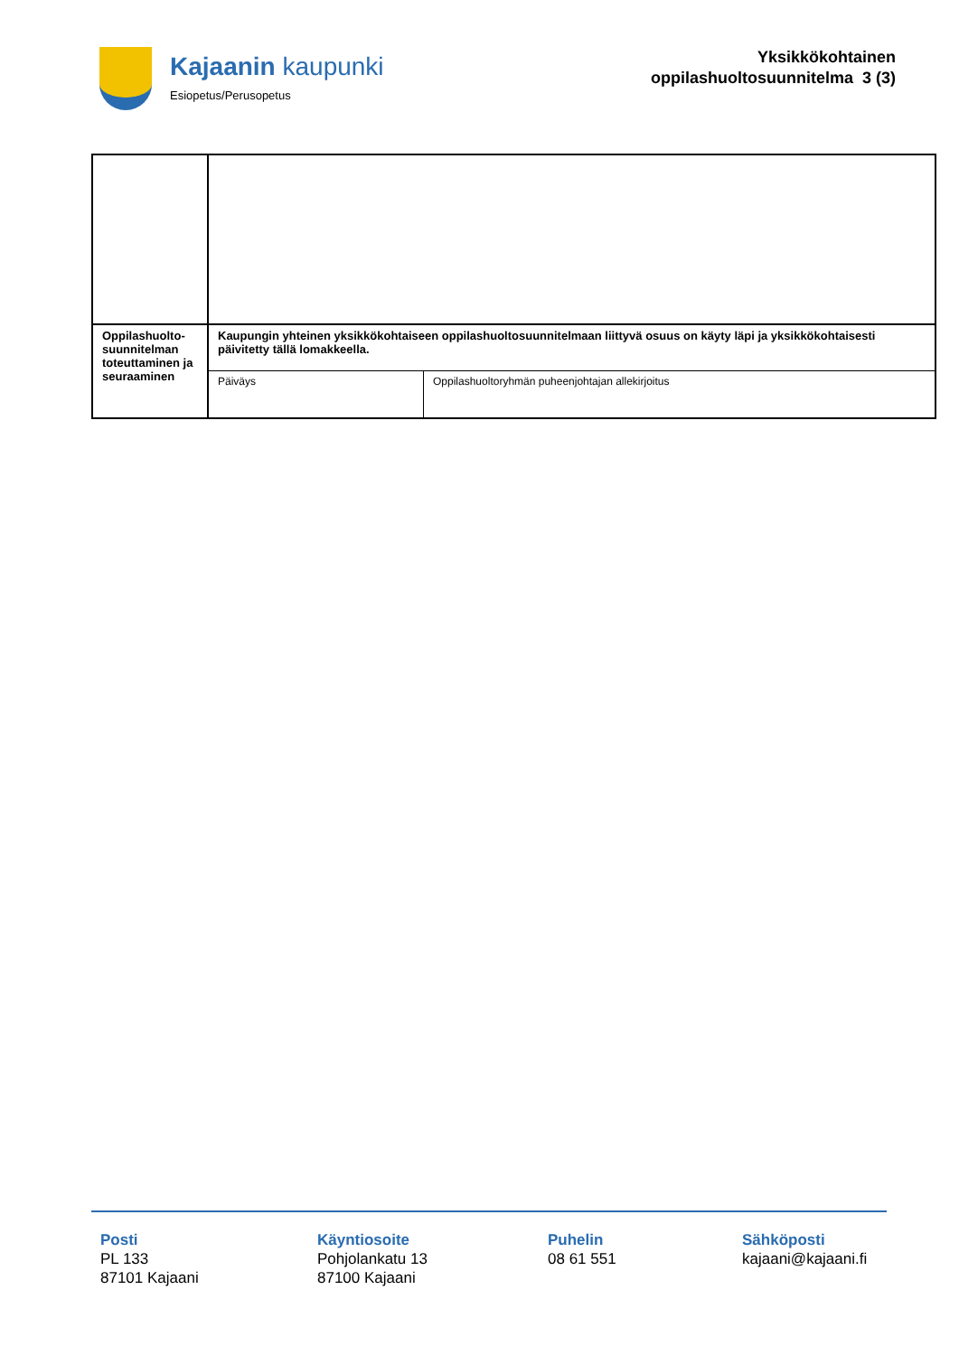Kajaanin kaupunki
Esiopetus/Perusopetus
Yksikkökohtainen
oppilashuoltosuunnitelma 3 (3)
| Oppilashuolto- suunnitelman toteuttaminen ja seuraaminen | Kaupungin yhteinen yksikkökohtaiseen oppilashuoltosuunnitelmaan liittyvä osuus on käyty läpi ja yksikkökohtaisesti päivitetty tällä lomakkeella. | |
| | Päiväys | Oppilashuoltoryhmän puheenjohtajan allekirjoitus |
Posti
PL 133
87101 Kajaani
Käyntiosoite
Pohjolankatu 13
87100 Kajaani
Puhelin
08 61 551
Sähköposti
kajaani@kajaani.fi